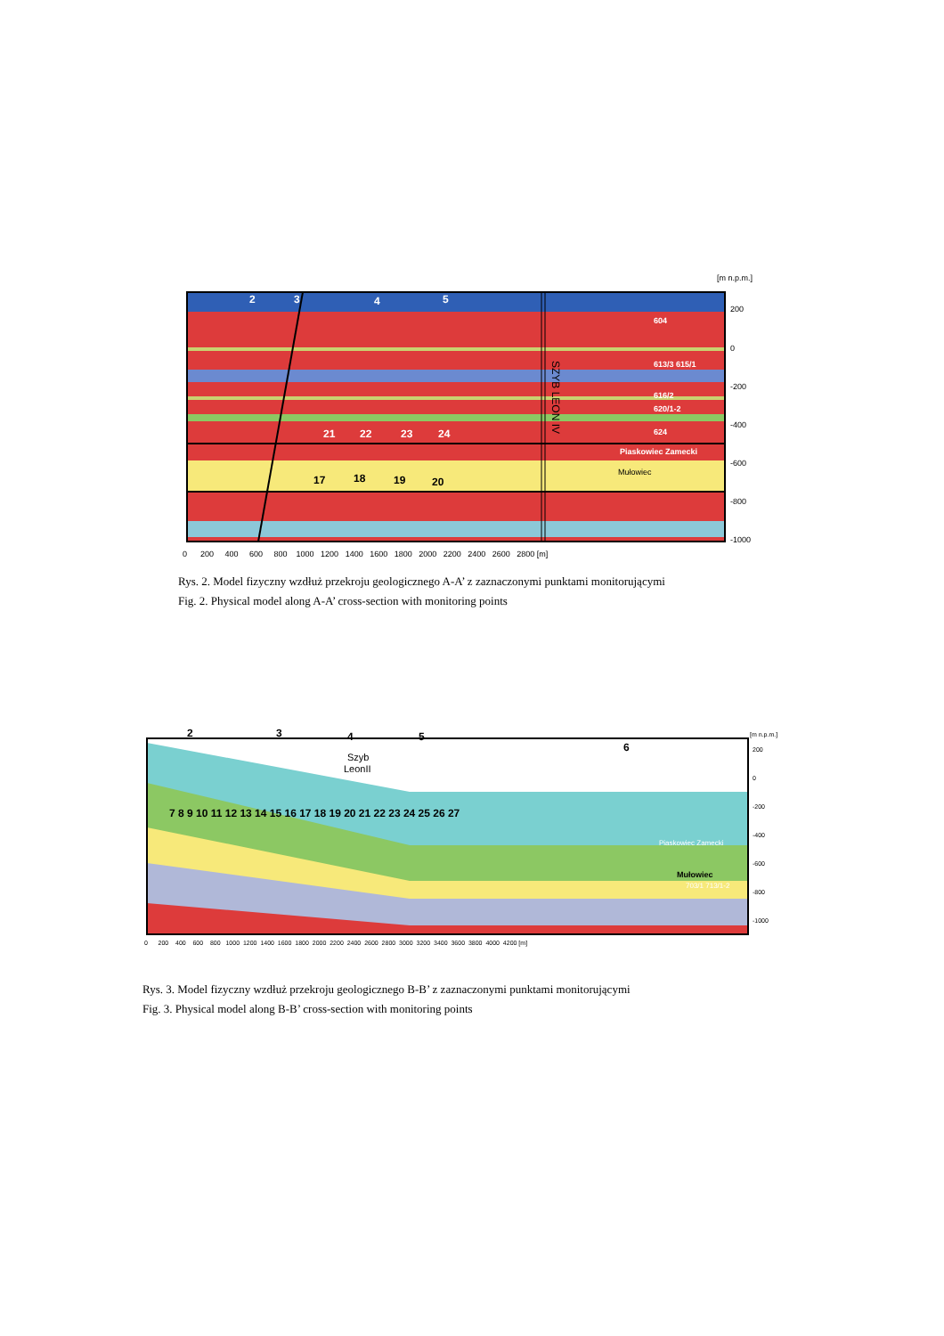[m n.p.m.]
2
3
4
5
21
22
23
24
604
613/3 615/1
616/2
620/1-2
624
Piaskowiec Zamecki
17
18
19
20
Mułowiec
SZYB LEON IV
200
0
-200
-400
-600
-800
-1000
0 200 400 600 800 1000 1200 1400 1600 1800 2000 2200 2400 2600 2800 [m]
Rys. 2. Model fizyczny wzdłuż przekroju geologicznego A-A’ z zaznaczonymi punktami monitorującymi
Fig. 2. Physical model along A-A’ cross-section with monitoring points
2
3
4
5
6
7 8 9 10 11 12 13 14 15 16 17 18 19 20 21 22 23 24 25 26 27
Szyb
LeonII
Mułowiec
Piaskowiec Zamecki
703/1 713/1-2
[m n.p.m.]
200
0
-200
-400
-600
-800
-1000
0 200 400 600 800 1000 1200 1400 1600 1800 2000 2200 2400 2600 2800 3000 3200 3400 3600 3800 4000 4200 [m]
Rys. 3. Model fizyczny wzdłuż przekroju geologicznego B-B’ z zaznaczonymi punktami monitorującymi
Fig. 3. Physical model along B-B’ cross-section with monitoring points